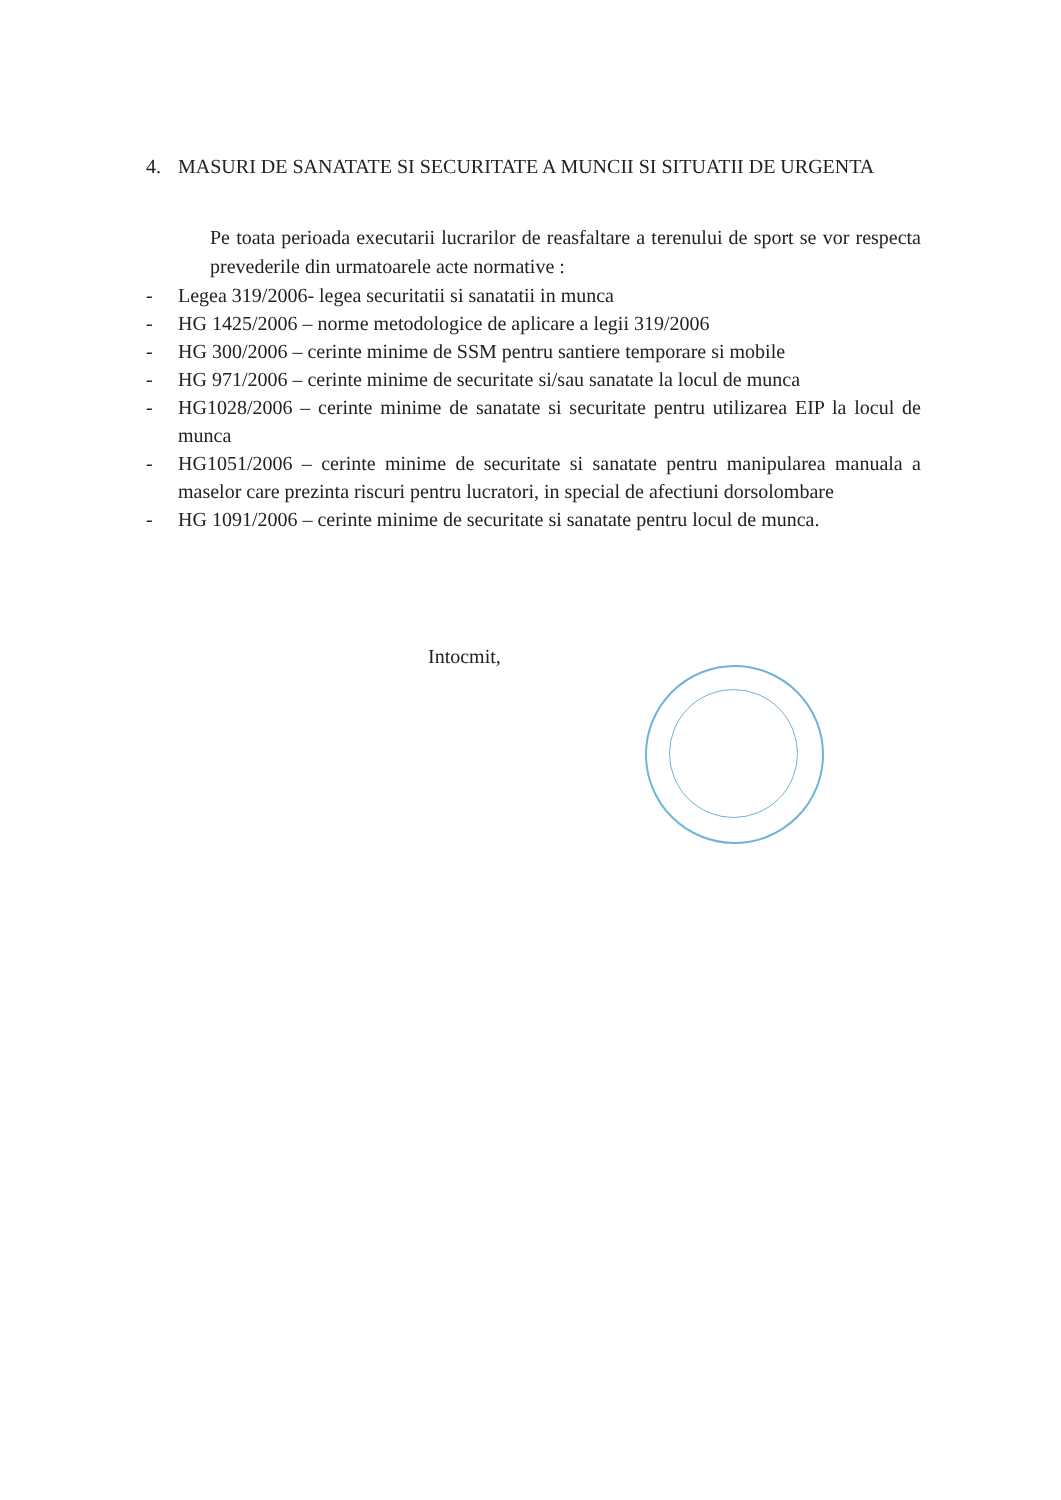4. MASURI DE SANATATE SI SECURITATE A MUNCII SI SITUATII DE URGENTA
Pe toata perioada executarii lucrarilor de reasfaltare a terenului de sport se vor respecta prevederile din urmatoarele acte normative :
- Legea 319/2006- legea securitatii si sanatatii in munca
- HG 1425/2006 – norme metodologice de aplicare a legii 319/2006
- HG 300/2006 – cerinte minime de SSM pentru santiere temporare si mobile
- HG 971/2006 – cerinte minime de securitate si/sau sanatate la locul de munca
- HG1028/2006 – cerinte minime de sanatate si securitate pentru utilizarea EIP la locul de munca
- HG1051/2006 – cerinte minime de securitate si sanatate pentru manipularea manuala a maselor care prezinta riscuri pentru lucratori, in special de afectiuni dorsolombare
- HG 1091/2006 – cerinte minime de securitate si sanatate pentru locul de munca.
Intocmit,